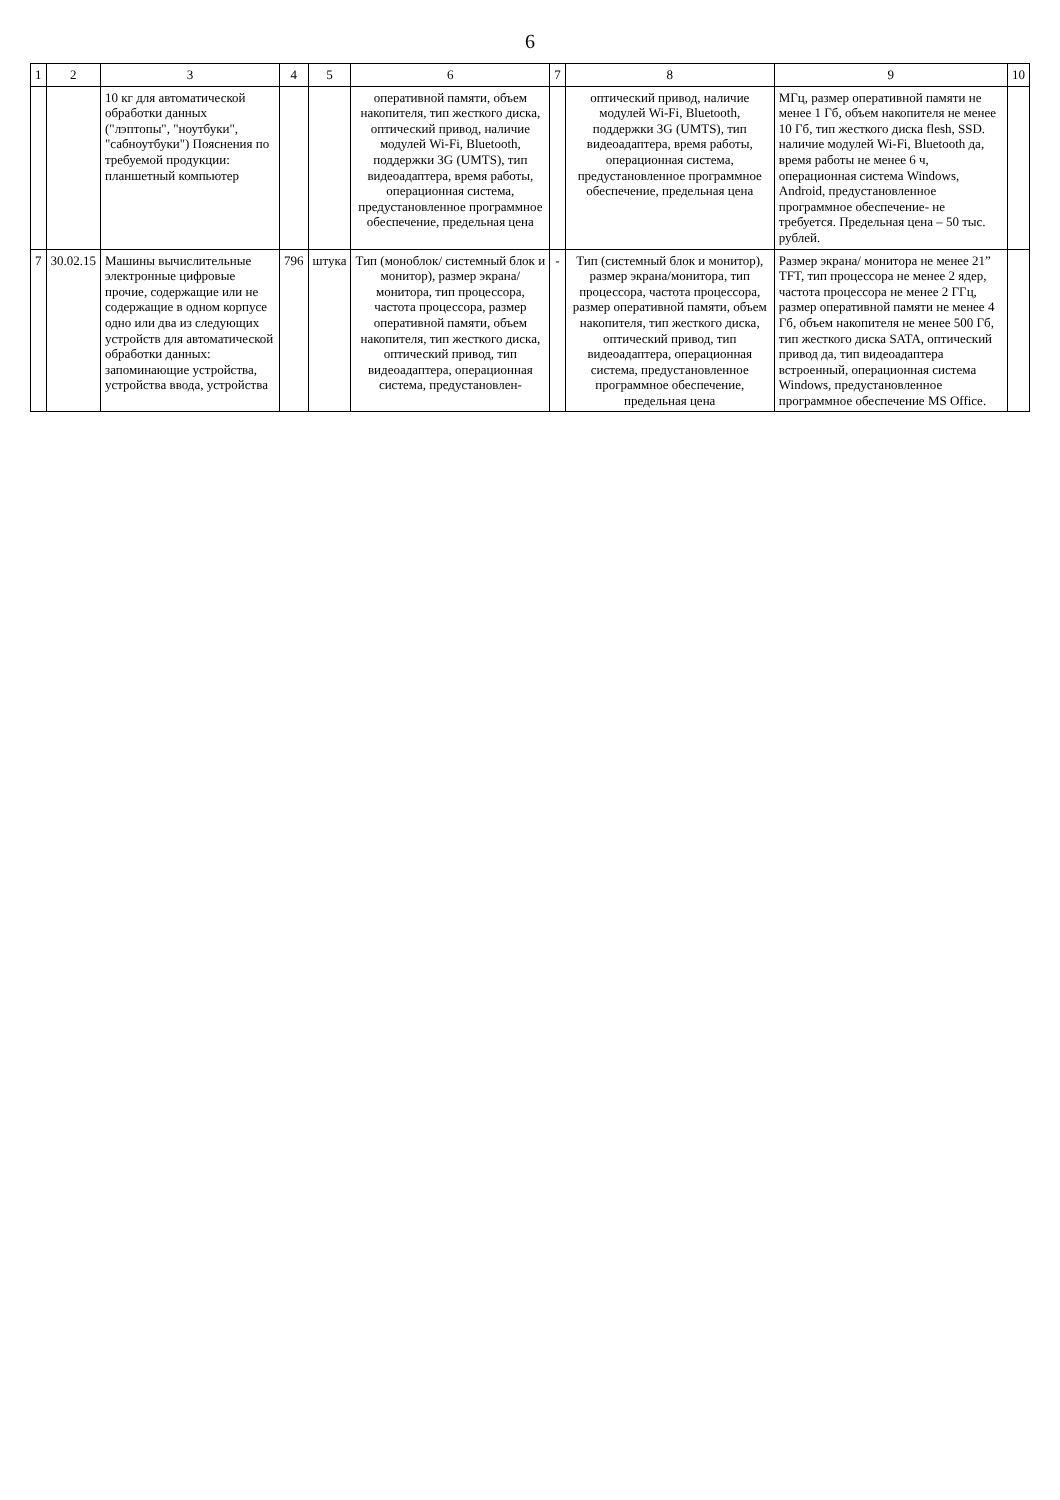6
| 1 | 2 | 3 | 4 | 5 | 6 | 7 | 8 | 9 | 10 |
| --- | --- | --- | --- | --- | --- | --- | --- | --- | --- |
| | | 10 кг для автоматической обработки данных ("лэптопы", "ноутбуки", "сабноутбуки") Пояснения по требуемой продукции: планшетный компьютер | | | оперативной памяти, объем накопителя, тип жесткого диска, оптический привод, наличие модулей Wi-Fi, Bluetooth, поддержки 3G (UMTS), тип видеоадаптера, время работы, операционная система, предустановленное программное обеспечение, предельная цена | | оптический привод, наличие модулей Wi-Fi, Bluetooth, поддержки 3G (UMTS), тип видеоадаптера, время работы, операционная система, предустановленное программное обеспечение, предельная цена | МГц, размер оперативной памяти не менее 1 Гб, объем накопителя не менее 10 Гб, тип жесткого диска flesh, SSD. наличие модулей Wi-Fi, Bluetooth да, время работы не менее 6 ч, операционная система Windows, Android, предустановленное программное обеспечение- не требуется. Предельная цена – 50 тыс. рублей. | |
| 7 | 30.02.15 | Машины вычислительные электронные цифровые прочие, содержащие или не содержащие в одном корпусе одно или два из следующих устройств для автоматической обработки данных: запоминающие устройства, устройства ввода, устройства | 796 | штука | Тип (моноблок/ системный блок и монитор), размер экрана/ монитора, тип процессора, частота процессора, размер оперативной памяти, объем накопителя, тип жесткого диска, оптический привод, тип видеоадаптера, операционная система, предустановлен- | - | Тип (системный блок и монитор), размер экрана/монитора, тип процессора, частота процессора, размер оперативной памяти, объем накопителя, тип жесткого диска, оптический привод, тип видеоадаптера, операционная система, предустановленное программное обеспечение, предельная цена | Размер экрана/ монитора не менее 21” TFT, тип процессора не менее 2 ядер, частота процессора не менее 2 ГГц, размер оперативной памяти не менее 4 Гб, объем накопителя не менее 500 Гб, тип жесткого диска SATA, оптический привод да, тип видеоадаптера встроенный, операционная система Windows, предустановленное программное обеспечение MS Office. | |